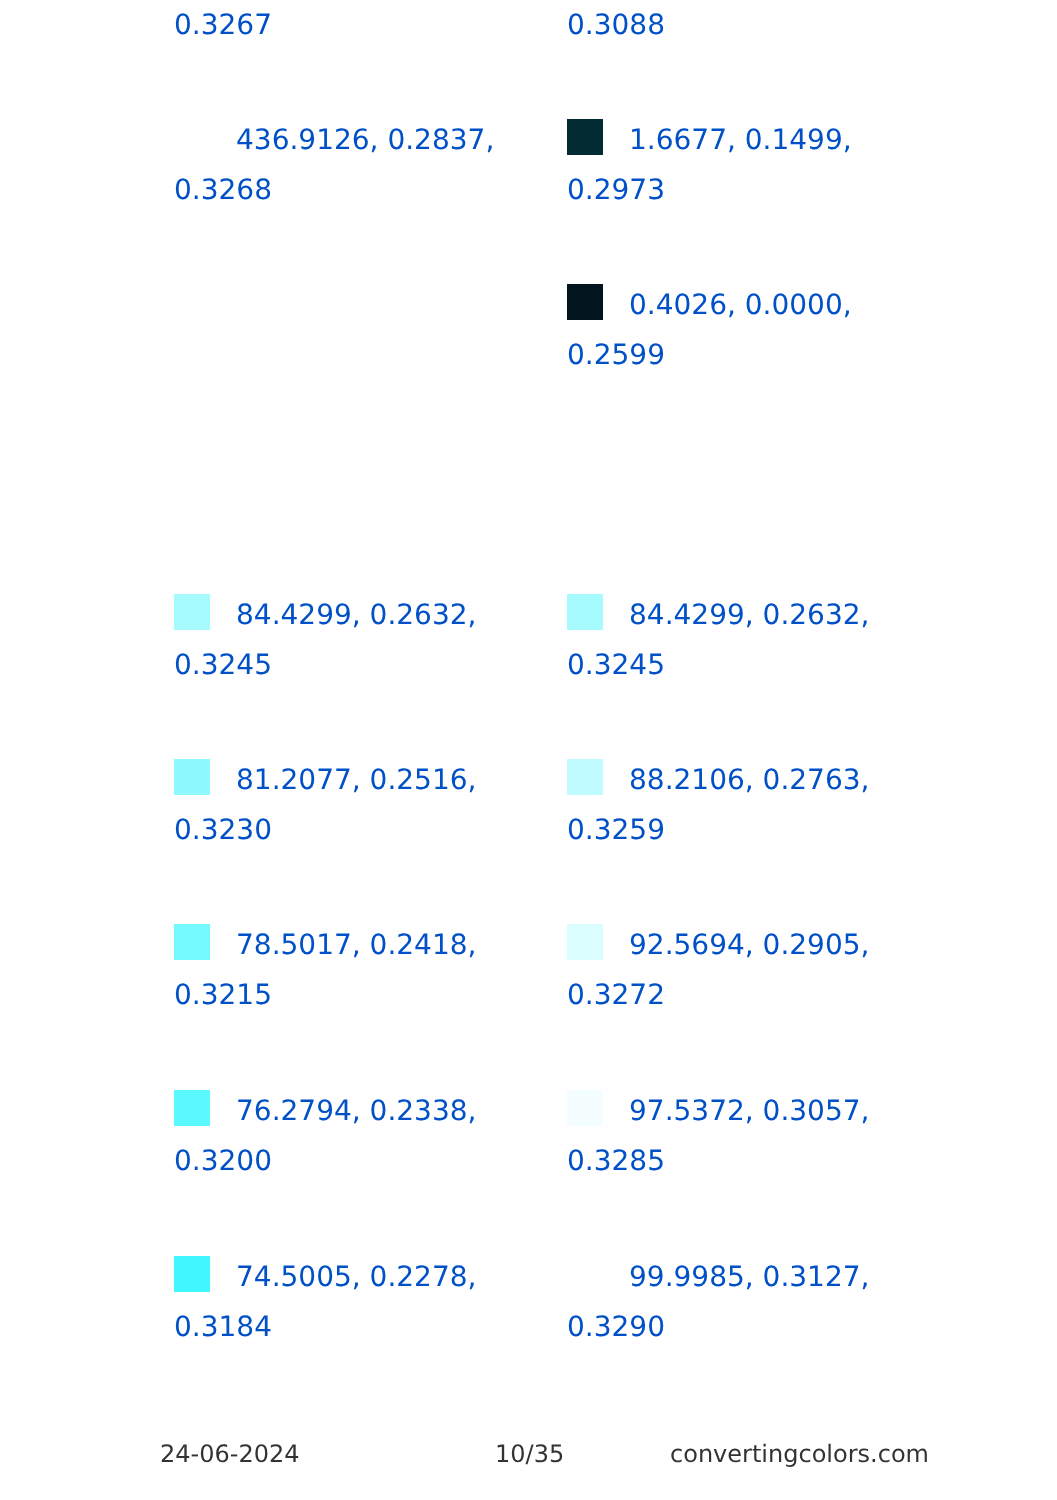0.3267 0.3088
436.9126, 0.2837, 0.3268
1.6677, 0.1499, 0.2973
0.4026, 0.0000, 0.2599
84.4299, 0.2632, 0.3245
84.4299, 0.2632, 0.3245
81.2077, 0.2516, 0.3230
88.2106, 0.2763, 0.3259
78.5017, 0.2418, 0.3215
92.5694, 0.2905, 0.3272
76.2794, 0.2338, 0.3200
97.5372, 0.3057, 0.3285
74.5005, 0.2278, 0.3184
99.9985, 0.3127, 0.3290
24-06-2024 10/35 convertingcolors.com